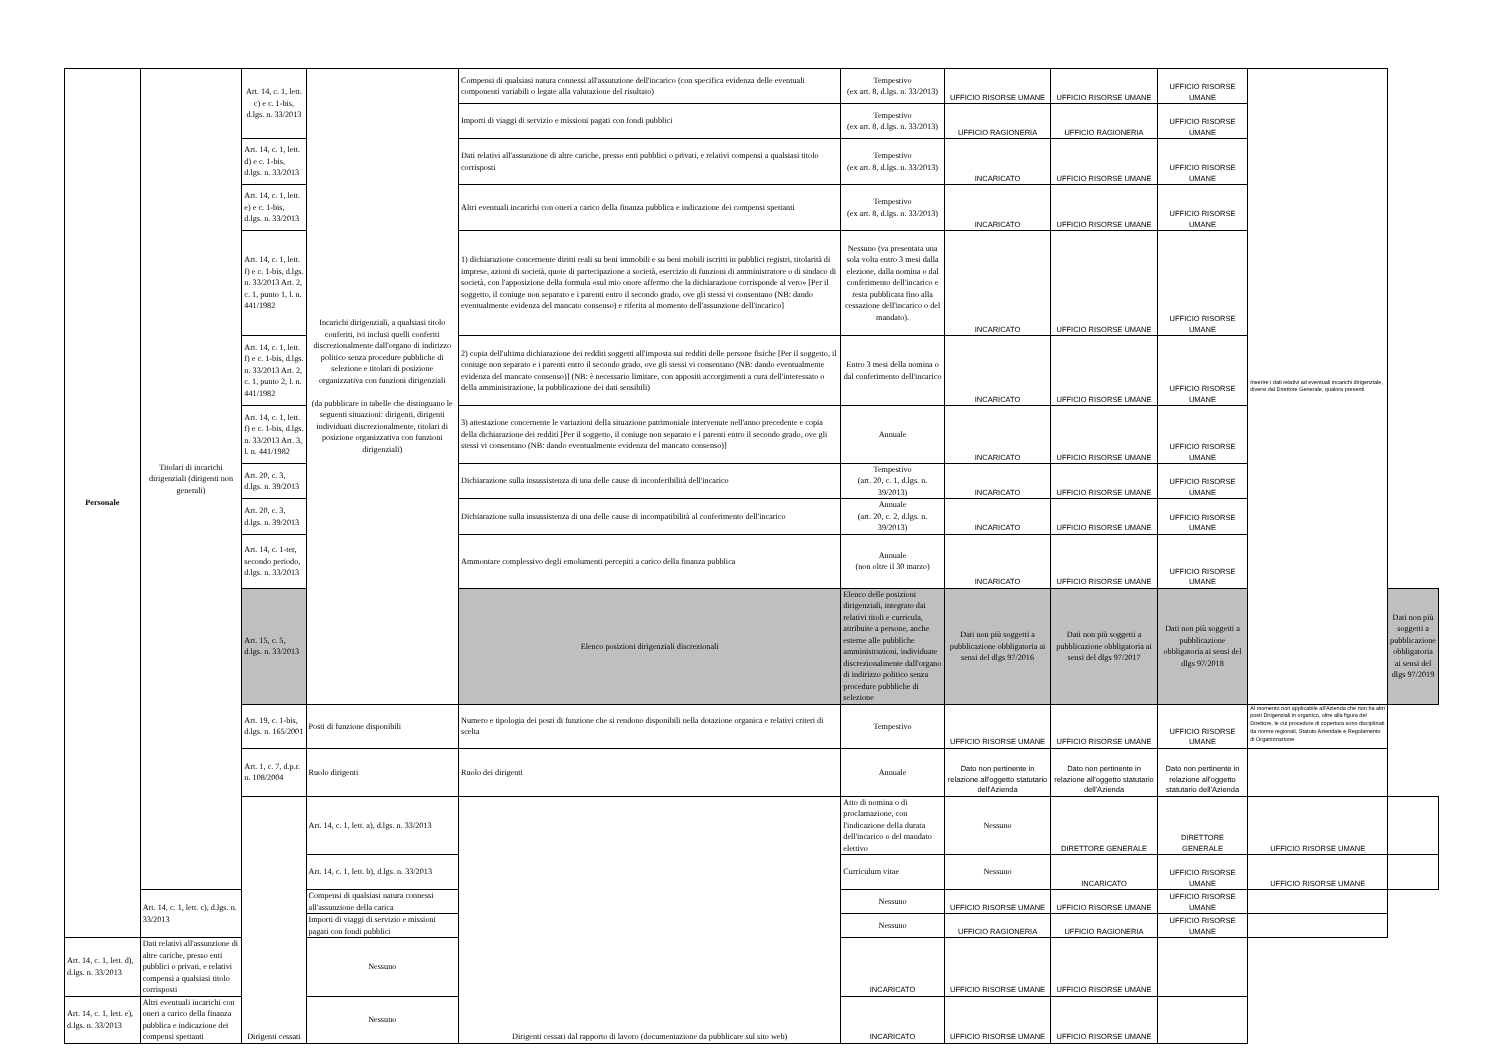| Personale | Titolari di incarichi dirigenziali (dirigenti non generali) | Art. 14, c. 1, lett. c) e c. 1-bis, d.lgs. n. 33/2013 | Incarichi dirigenziali, a qualsiasi titolo conferiti, ivi inclusi quelli conferiti discrezionalmente dall'organo di indirizzo politico senza procedure pubbliche di selezione e titolari di posizione organizzativa con funzioni dirigenziali (da pubblicare in tabelle che distinguano le seguenti situazioni: dirigenti, dirigenti individuati discrezionalmente, titolari di posizione organizzativa con funzioni dirigenziali) | Compensi di qualsiasi natura connessi all'assunzione dell'incarico (con specifica evidenza delle eventuali componenti variabili o legate alla valutazione del risultato) | Tempestivo (ex art. 8, d.lgs. n. 33/2013) | UFFICIO RISORSE UMANE | UFFICIO RISORSE UMANE | UFFICIO RISORSE UMANE | Inserire i dati relativi ad eventuali incarichi dirigenziale, diversi dal Direttore Generale, qualora presenti | |
| | | | | Importi di viaggi di servizio e missioni pagati con fondi pubblici | Tempestivo (ex art. 8, d.lgs. n. 33/2013) | UFFICIO RAGIONERIA | UFFICIO RAGIONERIA | UFFICIO RISORSE UMANE | | |
| | | Art. 14, c. 1, lett. d) e c. 1-bis, d.lgs. n. 33/2013 | | Dati relativi all'assunzione di altre cariche, presso enti pubblici o privati, e relativi compensi a qualsiasi titolo corrisposti | Tempestivo (ex art. 8, d.lgs. n. 33/2013) | INCARICATO | UFFICIO RISORSE UMANE | UFFICIO RISORSE UMANE | | |
| | | Art. 14, c. 1, lett. e) e c. 1-bis, d.lgs. n. 33/2013 | | Altri eventuali incarichi con oneri a carico della finanza pubblica e indicazione dei compensi spettanti | Tempestivo (ex art. 8, d.lgs. n. 33/2013) | INCARICATO | UFFICIO RISORSE UMANE | UFFICIO RISORSE UMANE | | |
| | | Art. 14, c. 1, lett. f) e c. 1-bis, d.lgs. n. 33/2013 Art. 2, c. 1, punto 1, l. n. 441/1982 | | 1) dichiarazione concernente diritti reali su beni immobili e su beni mobili iscritti in pubblici registri, titolarità di imprese, azioni di società, quote di partecipazione a società, esercizio di funzioni di amministratore o di sindaco di società, con l'apposizione della formula «sul mio onore affermo che la dichiarazione corrisponde al vero» [Per il soggetto, il coniuge non separato e i parenti entro il secondo grado, ove gli stessi vi consentano (NB: dando eventualmente evidenza del mancato consenso) e riferita al momento dell'assunzione dell'incarico] | Nessuno (va presentata una sola volta entro 3 mesi dalla elezione, dalla nomina o dal conferimento dell'incarico e resta pubblicata fino alla cessazione dell'incarico o del mandato). | INCARICATO | UFFICIO RISORSE UMANE | UFFICIO RISORSE UMANE | | |
| | | Art. 14, c. 1, lett. f) e c. 1-bis, d.lgs. n. 33/2013 Art. 2, c. 1, punto 2, l. n. 441/1982 | | 2) copia dell'ultima dichiarazione dei redditi soggetti all'imposta sui redditi delle persone fisiche [Per il soggetto, il coniuge non separato e i parenti entro il secondo grado, ove gli stessi vi consentano (NB: dando eventualmente evidenza del mancato consenso)] (NB: è necessario limitare, con appositi accorgimenti a cura dell'interessato o della amministrazione, la pubblicazione dei dati sensibili) | Entro 3 mesi della nomina o dal conferimento dell'incarico | INCARICATO | UFFICIO RISORSE UMANE | UFFICIO RISORSE UMANE | | |
| | | Art. 14, c. 1, lett. f) e c. 1-bis, d.lgs. n. 33/2013 Art. 3, l. n. 441/1982 | | 3) attestazione concernente le variazioni della situazione patrimoniale intervenute nell'anno precedente e copia della dichiarazione dei redditi [Per il soggetto, il coniuge non separato e i parenti entro il secondo grado, ove gli stessi vi consentano (NB: dando eventualmente evidenza del mancato consenso)] | Annuale | INCARICATO | UFFICIO RISORSE UMANE | UFFICIO RISORSE UMANE | | |
| | | Art. 20, c. 3, d.lgs. n. 39/2013 | | Dichiarazione sulla insussistenza di una delle cause di inconferibilità dell'incarico | Tempestivo (art. 20, c. 1, d.lgs. n. 39/2013) | INCARICATO | UFFICIO RISORSE UMANE | UFFICIO RISORSE UMANE | | |
| | | Art. 20, c. 3, d.lgs. n. 39/2013 | | Dichiarazione sulla insussistenza di una delle cause di incompatibilità al conferimento dell'incarico | Annuale (art. 20, c. 2, d.lgs. n. 39/2013) | INCARICATO | UFFICIO RISORSE UMANE | UFFICIO RISORSE UMANE | | |
| | | Art. 14, c. 1-ter, secondo periodo, d.lgs. n. 33/2013 | | Ammontare complessivo degli emolumenti percepiti a carico della finanza pubblica | Annuale (non oltre il 30 marzo) | INCARICATO | UFFICIO RISORSE UMANE | UFFICIO RISORSE UMANE | | |
| | | Art. 15, c. 5, d.lgs. n. 33/2013 | | Elenco posizioni dirigenziali discrezionali | Elenco delle posizioni dirigenziali, integrato dai relativi titoli e curricula, attribuite a persone, anche esterne alle pubbliche amministrazioni, individuate discrezionalmente dall'organo di indirizzo politico senza procedure pubbliche di selezione | Dati non più soggetti a pubblicazione obbligatoria ai sensi del dlgs 97/2016 | Dati non più soggetti a pubblicazione obbligatoria ai sensi del dlgs 97/2017 | Dati non più soggetti a pubblicazione obbligatoria ai sensi del dlgs 97/2018 | | Dati non più soggetti a pubblicazione obbligatoria ai sensi del dlgs 97/2019 |
| | | Art. 19, c. 1-bis, d.lgs. n. 165/2001 | Posti di funzione disponibili | Numero e tipologia dei posti di funzione che si rendono disponibili nella dotazione organica e relativi criteri di scelta | Tempestivo | UFFICIO RISORSE UMANE | UFFICIO RISORSE UMANE | UFFICIO RISORSE UMANE | Al momento non applicabile all'Azienda che non ha altri posti Dirigenziali in organico, oltre alla figura del Direttore, le cui procedure di copertura sono disciplinati da norme regionali, Statuto Aziendale e Regolamento di Organizzazione | |
| | | Art. 1, c. 7, d.p.r. n. 108/2004 | Ruolo dirigenti | Ruolo dei dirigenti | Annuale | Dato non pertinente in relazione all'oggetto statutario dell'Azienda | Dato non pertinente in relazione all'oggetto statutario dell'Azienda | Dato non pertinente in relazione all'oggetto statutario dell'Azienda | | |
| | | Dirigenti cessati | Art. 14, c. 1, lett. a), d.lgs. n. 33/2013 | Dirigenti cessati dal rapporto di lavoro (documentazione da pubblicare sul sito web) | Atto di nomina o di proclamazione, con l'indicazione della durata dell'incarico o del mandato elettivo | Nessuno | DIRETTORE GENERALE | DIRETTORE GENERALE | UFFICIO RISORSE UMANE | |
| | | | Art. 14, c. 1, lett. b), d.lgs. n. 33/2013 | | Curriculum vitae | Nessuno | INCARICATO | UFFICIO RISORSE UMANE | UFFICIO RISORSE UMANE | |
| | Art. 14, c. 1, lett. c), d.lgs. n. 33/2013 | | Compensi di qualsiasi natura connessi all'assunzione della carica | | Nessuno | UFFICIO RISORSE UMANE | UFFICIO RISORSE UMANE | UFFICIO RISORSE UMANE | | |
| | | | Importi di viaggi di servizio e missioni pagati con fondi pubblici | | Nessuno | UFFICIO RAGIONERIA | UFFICIO RAGIONERIA | UFFICIO RISORSE UMANE | | |
| Art. 14, c. 1, lett. d), d.lgs. n. 33/2013 | Dati relativi all'assunzione di altre cariche, presso enti pubblici o privati, e relativi compensi a qualsiasi titolo corrisposti | | Nessuno | | INCARICATO | UFFICIO RISORSE UMANE | UFFICIO RISORSE UMANE | | | |
| Art. 14, c. 1, lett. e), d.lgs. n. 33/2013 | Altri eventuali incarichi con oneri a carico della finanza pubblica e indicazione dei compensi spettanti | | Nessuno | | INCARICATO | UFFICIO RISORSE UMANE | UFFICIO RISORSE UMANE | | | |